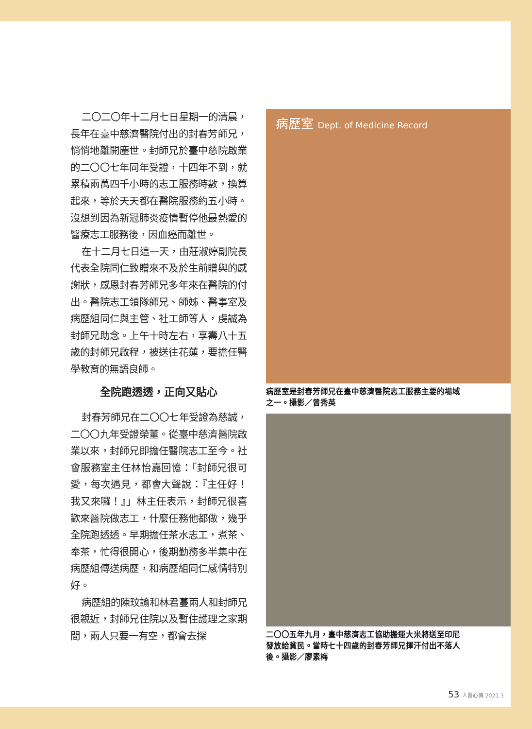二〇二〇年十二月七日星期一的清晨，長年在臺中慈濟醫院付出的封春芳師兄，悄悄地離開塵世。封師兄於臺中慈院啟業的二〇〇七年同年受證，十四年不到，就累積兩萬四千小時的志工服務時數，換算起來，等於天天都在醫院服務約五小時。沒想到因為新冠肺炎疫情暫停他最熱愛的醫療志工服務後，因血癌而離世。
在十二月七日這一天，由莊淑婷副院長代表全院同仁致贈來不及於生前贈與的感謝狀，感恩封春芳師兄多年來在醫院的付出。醫院志工領隊師兄、師姊、醫事室及病歷組同仁與主管、社工師等人，虔誠為封師兄助念。上午十時左右，享壽八十五歲的封師兄啟程，被送往花蓮，要擔任醫學教育的無語良師。
全院跑透透，正向又貼心
封春芳師兄在二〇〇七年受證為慈誠，二〇〇九年受證榮董。從臺中慈濟醫院啟業以來，封師兄即擔任醫院志工至今。社會服務室主任林怡嘉回憶：「封師兄很可愛，每次遇見，都會大聲說：『主任好！我又來囉！』」林主任表示，封師兄很喜歡來醫院做志工，什麼任務他都做，幾乎全院跑透透。早期擔任茶水志工，煮茶、奉茶，忙得很開心，後期勤務多半集中在病歷組傳送病歷，和病歷組同仁感情特別好。
病歷組的陳玟諭和林君蔓兩人和封師兄很親近，封師兄住院以及暫住護理之家期間，兩人只要一有空，都會去探
病歷室 Dept. of Medicine Record
病歷室是封春芳師兄在臺中慈濟醫院志工服務主要的場域之一。攝影／曾秀英
二〇〇五年九月，臺中慈濟志工協助搬運大米將送至印尼發放給貧民。當時七十四歲的封春芳師兄揮汗付出不落人後。攝影／廖素梅
53 人醫心傳 2021.3